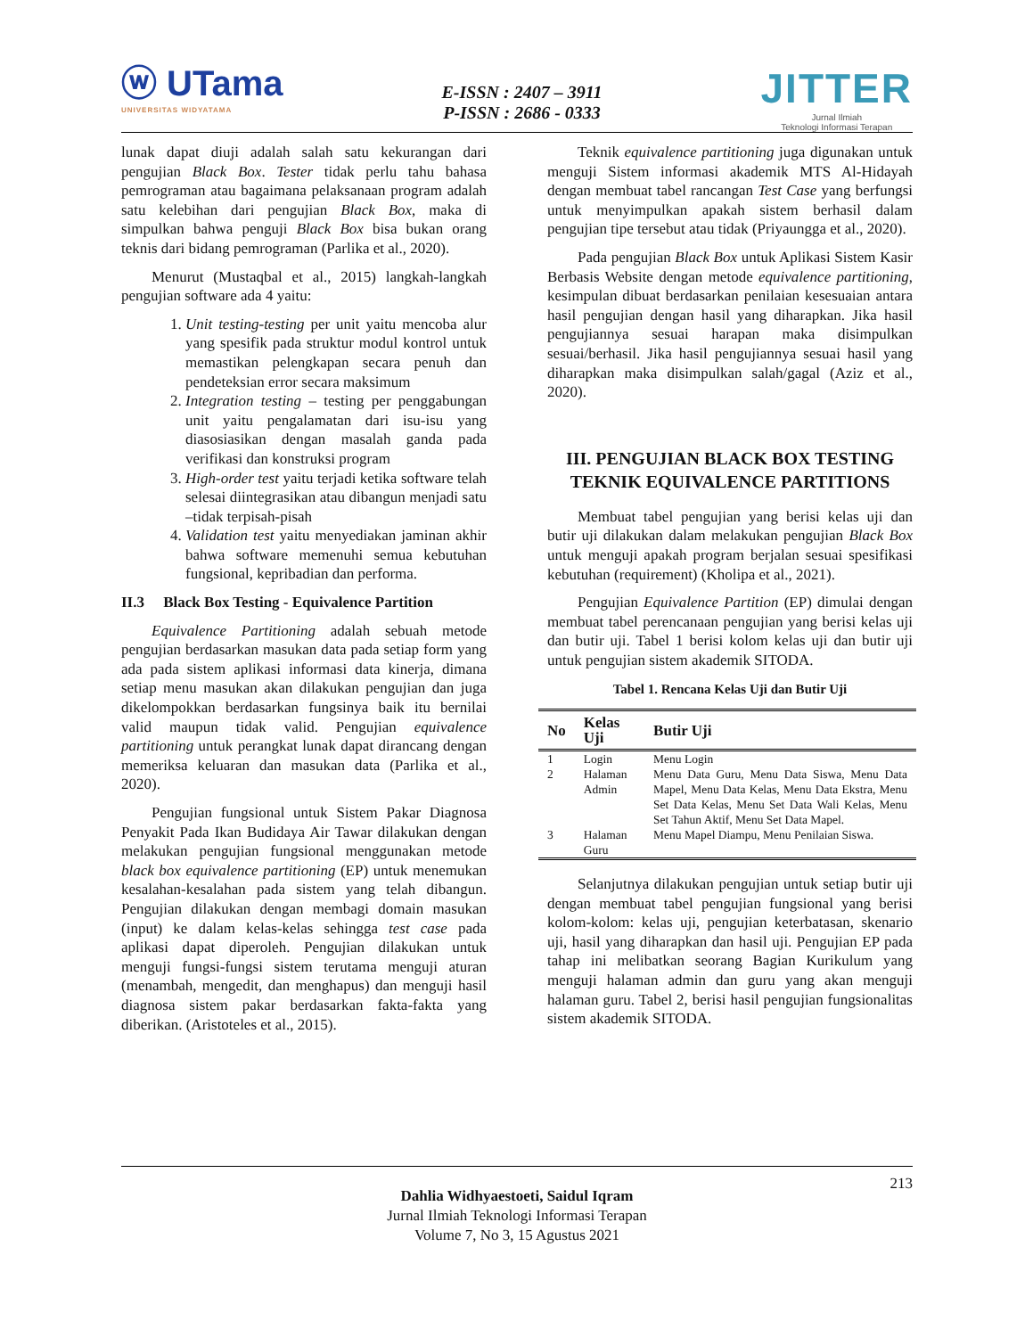ⓦ UTama
UNIVERSITAS WIDYATAMA
E-ISSN : 2407 – 3911
P-ISSN : 2686 - 0333
JITTER
Jurnal Ilmiah
Teknologi Informasi Terapan
lunak dapat diuji adalah salah satu kekurangan dari pengujian Black Box. Tester tidak perlu tahu bahasa pemrograman atau bagaimana pelaksanaan program adalah satu kelebihan dari pengujian Black Box, maka di simpulkan bahwa penguji Black Box bisa bukan orang teknis dari bidang pemrograman (Parlika et al., 2020).
Menurut (Mustaqbal et al., 2015) langkah-langkah pengujian software ada 4 yaitu:
1. Unit testing-testing per unit yaitu mencoba alur yang spesifik pada struktur modul kontrol untuk memastikan pelengkapan secara penuh dan pendeteksian error secara maksimum
2. Integration testing – testing per penggabungan unit yaitu pengalamatan dari isu-isu yang diasosiasikan dengan masalah ganda pada verifikasi dan konstruksi program
3. High-order test yaitu terjadi ketika software telah selesai diintegrasikan atau dibangun menjadi satu –tidak terpisah-pisah
4. Validation test yaitu menyediakan jaminan akhir bahwa software memenuhi semua kebutuhan fungsional, kepribadian dan performa.
II.3 Black Box Testing - Equivalence Partition
Equivalence Partitioning adalah sebuah metode pengujian berdasarkan masukan data pada setiap form yang ada pada sistem aplikasi informasi data kinerja, dimana setiap menu masukan akan dilakukan pengujian dan juga dikelompokkan berdasarkan fungsinya baik itu bernilai valid maupun tidak valid. Pengujian equivalence partitioning untuk perangkat lunak dapat dirancang dengan memeriksa keluaran dan masukan data (Parlika et al., 2020).
Pengujian fungsional untuk Sistem Pakar Diagnosa Penyakit Pada Ikan Budidaya Air Tawar dilakukan dengan melakukan pengujian fungsional menggunakan metode black box equivalence partitioning (EP) untuk menemukan kesalahan-kesalahan pada sistem yang telah dibangun. Pengujian dilakukan dengan membagi domain masukan (input) ke dalam kelas-kelas sehingga test case pada aplikasi dapat diperoleh. Pengujian dilakukan untuk menguji fungsi-fungsi sistem terutama menguji aturan (menambah, mengedit, dan menghapus) dan menguji hasil diagnosa sistem pakar berdasarkan fakta-fakta yang diberikan. (Aristoteles et al., 2015).
Teknik equivalence partitioning juga digunakan untuk menguji Sistem informasi akademik MTS Al-Hidayah dengan membuat tabel rancangan Test Case yang berfungsi untuk menyimpulkan apakah sistem berhasil dalam pengujian tipe tersebut atau tidak (Priyaungga et al., 2020).
Pada pengujian Black Box untuk Aplikasi Sistem Kasir Berbasis Website dengan metode equivalence partitioning, kesimpulan dibuat berdasarkan penilaian kesesuaian antara hasil pengujian dengan hasil yang diharapkan. Jika hasil pengujiannya sesuai harapan maka disimpulkan sesuai/berhasil. Jika hasil pengujiannya sesuai hasil yang diharapkan maka disimpulkan salah/gagal (Aziz et al., 2020).
III. PENGUJIAN BLACK BOX TESTING TEKNIK EQUIVALENCE PARTITIONS
Membuat tabel pengujian yang berisi kelas uji dan butir uji dilakukan dalam melakukan pengujian Black Box untuk menguji apakah program berjalan sesuai spesifikasi kebutuhan (requirement) (Kholipa et al., 2021).
Pengujian Equivalence Partition (EP) dimulai dengan membuat tabel perencanaan pengujian yang berisi kelas uji dan butir uji. Tabel 1 berisi kolom kelas uji dan butir uji untuk pengujian sistem akademik SITODA.
Tabel 1. Rencana Kelas Uji dan Butir Uji
| No | Kelas Uji | Butir Uji |
| --- | --- | --- |
| 1 | Login | Menu Login |
| 2 | Halaman Admin | Menu Data Guru, Menu Data Siswa, Menu Data Mapel, Menu Data Kelas, Menu Data Ekstra, Menu Set Data Kelas, Menu Set Data Wali Kelas, Menu Set Tahun Aktif, Menu Set Data Mapel. |
| 3 | Halaman Guru | Menu Mapel Diampu, Menu Penilaian Siswa. |
Selanjutnya dilakukan pengujian untuk setiap butir uji dengan membuat tabel pengujian fungsional yang berisi kolom-kolom: kelas uji, pengujian keterbatasan, skenario uji, hasil yang diharapkan dan hasil uji. Pengujian EP pada tahap ini melibatkan seorang Bagian Kurikulum yang menguji halaman admin dan guru yang akan menguji halaman guru. Tabel 2, berisi hasil pengujian fungsionalitas sistem akademik SITODA.
213
Dahlia Widhyaestoeti, Saidul Iqram
Jurnal Ilmiah Teknologi Informasi Terapan
Volume 7, No 3, 15 Agustus 2021